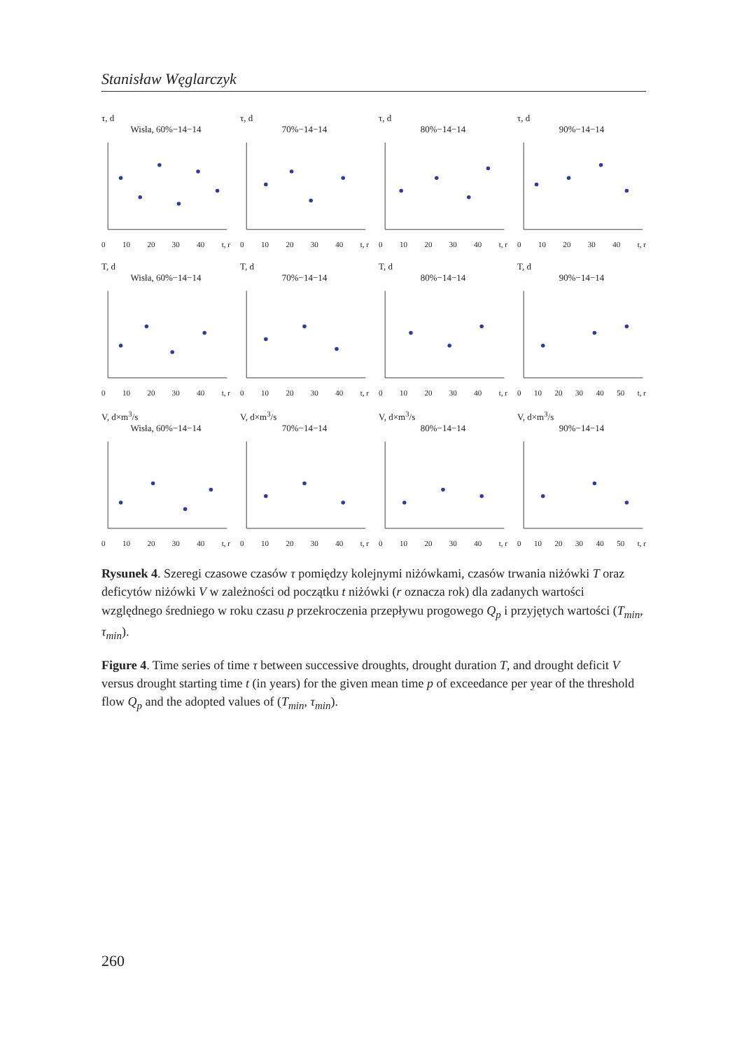Stanisław Węglarczyk
τ, d
Wisła, 60%−14−14
0 10 20 30 40 t, r
τ, d
70%−14−14
0 10 20 30 40 t, r
τ, d
80%−14−14
0 10 20 30 40 t, r
τ, d
90%−14−14
0 10 20 30 40 t, r
T, d
Wisła, 60%−14−14
0 10 20 30 40 t, r
T, d
70%−14−14
0 10 20 30 40 t, r
T, d
80%−14−14
0 10 20 30 40 t, r
T, d
90%−14−14
0 10 20 30 40 50 t, r
V, d×m<sup>3</sup>/s
Wisła, 60%−14−14
0 10 20 30 40 t, r
V, d×m<sup>3</sup>/s
70%−14−14
0 10 20 30 40 t, r
V, d×m<sup>3</sup>/s
80%−14−14
0 10 20 30 40 t, r
V, d×m<sup>3</sup>/s
90%−14−14
0 10 20 30 40 50 t, r
Rysunek 4. Szeregi czasowe czasów τ pomiędzy kolejnymi niżówkami, czasów trwania niżówki T oraz deficytów niżówki V w zależności od początku t niżówki (r oznacza rok) dla zadanych wartości względnego średniego w roku czasu p przekroczenia przepływu progowego Q<sub>p</sub> i przyjętych wartości (T<sub>min</sub>, τ<sub>min</sub>).
Figure 4. Time series of time τ between successive droughts, drought duration T, and drought deficit V versus drought starting time t (in years) for the given mean time p of exceedance per year of the threshold flow Q<sub>p</sub> and the adopted values of (T<sub>min</sub>, τ<sub>min</sub>).
260